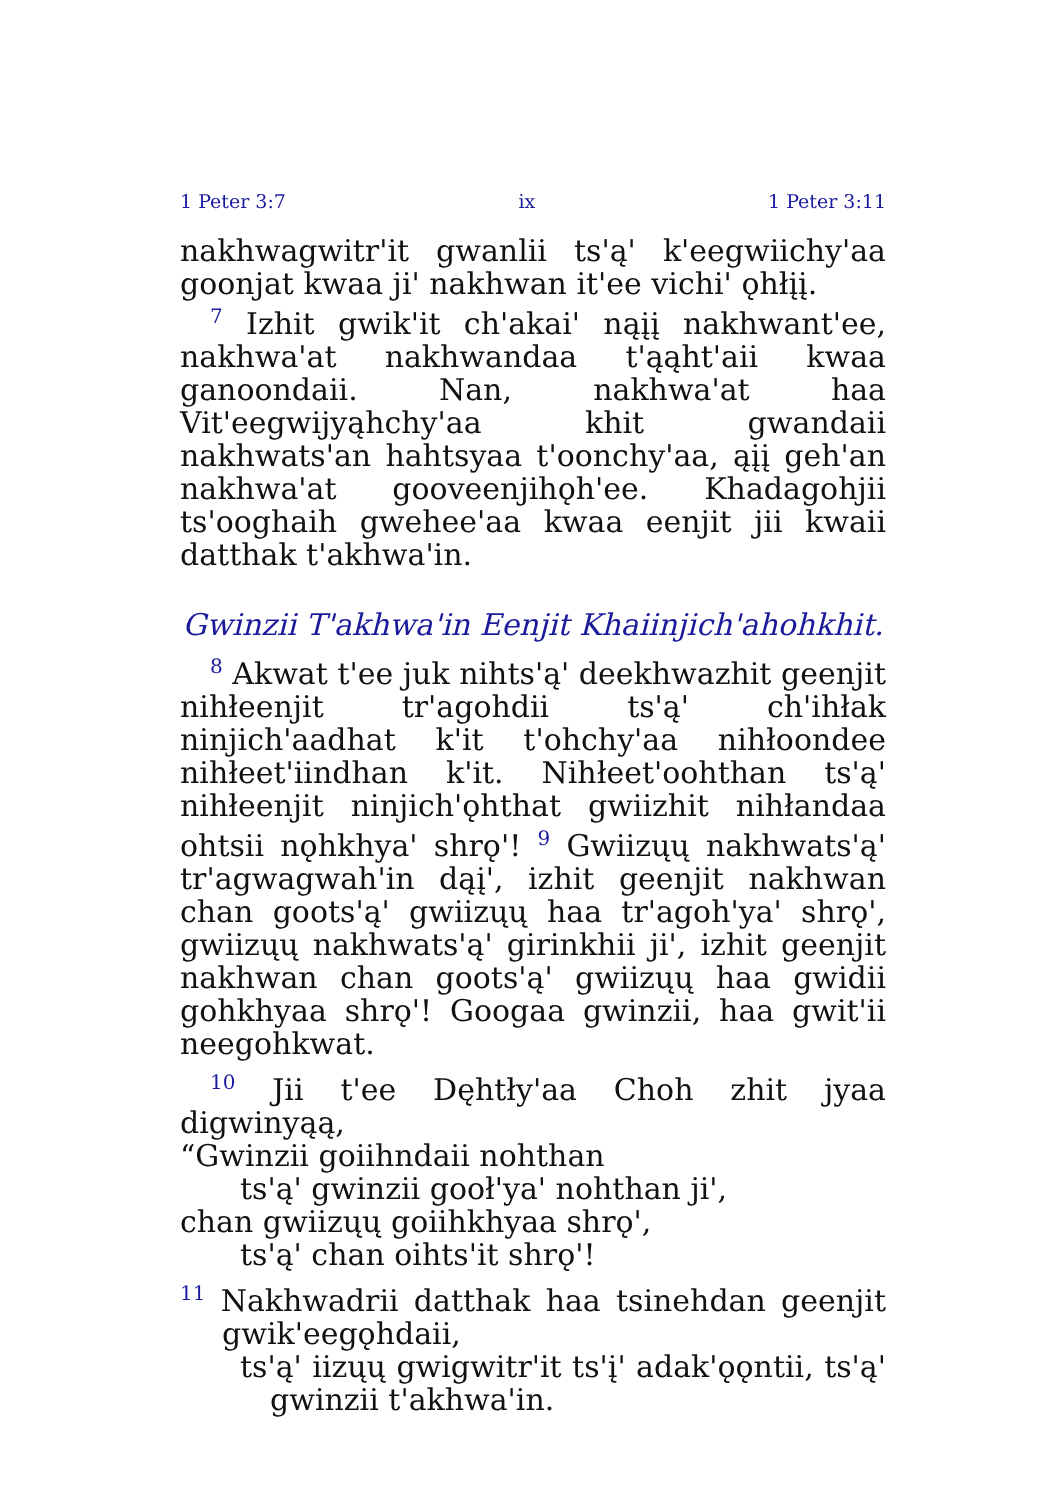1 Peter 3:7 ix 1 Peter 3:11
nakhwagwitr'it gwanlii ts'ą' k'eegwiichy'aa goonjat kwaa ji' nakhwan it'ee vichi' ǫhłįį.
<sup>7</sup> Izhit gwik'it ch'akai' nąįį nakhwant'ee, nakhwa'at nakhwandaa t'ąąht'aii kwaa ganoondaii. Nan, nakhwa'at haa Vit'eegwijyąhchy'aa khit gwandaii nakhwats'an hahtsyaa t'oonchy'aa, ąįį geh'an nakhwa'at gooveenjihǫh'ee. Khadagohjii ts'ooghaih gwehee'aa kwaa eenjit jii kwaii datthak t'akhwa'in.
Gwinzii T'akhwa'in Eenjit Khaiinjich'ahohkhit.
<sup>8</sup> Akwat t'ee juk nihts'ą' deekhwazhit geenjit nihłeenjit tr'agohdii ts'ą' ch'ihłak ninjich'aadhat k'it t'ohchy'aa nihłoondee nihłeet'iindhan k'it. Nihłeet'oohthan ts'ą' nihłeenjit ninjich'ǫhthat gwiizhit nihłandaa ohtsii nǫhkhya' shrǫ'! <sup>9</sup> Gwiizųų nakhwats'ą' tr'agwagwah'in dąį', izhit geenjit nakhwan chan goots'ą' gwiizųų haa tr'agoh'ya' shrǫ', gwiizųų nakhwats'ą' girinkhii ji', izhit geenjit nakhwan chan goots'ą' gwiizųų haa gwidii gohkhyaa shrǫ'! Googaa gwinzii, haa gwit'ii neegohkwat.
<sup>10</sup> Jii t'ee Dęhtły'aa Choh zhit jyaa digwinyąą,
“Gwinzii goiihndaii nohthan
ts'ą' gwinzii gooł'ya' nohthan ji',
chan gwiizųų goiihkhyaa shrǫ',
ts'ą' chan oihts'it shrǫ'!
<sup>11</sup> Nakhwadrii datthak haa tsinehdan geenjit gwik'eegǫhdaii,
ts'ą' iizųų gwigwitr'it ts'į' adak'ǫǫntii, ts'ą' gwinzii t'akhwa'in.